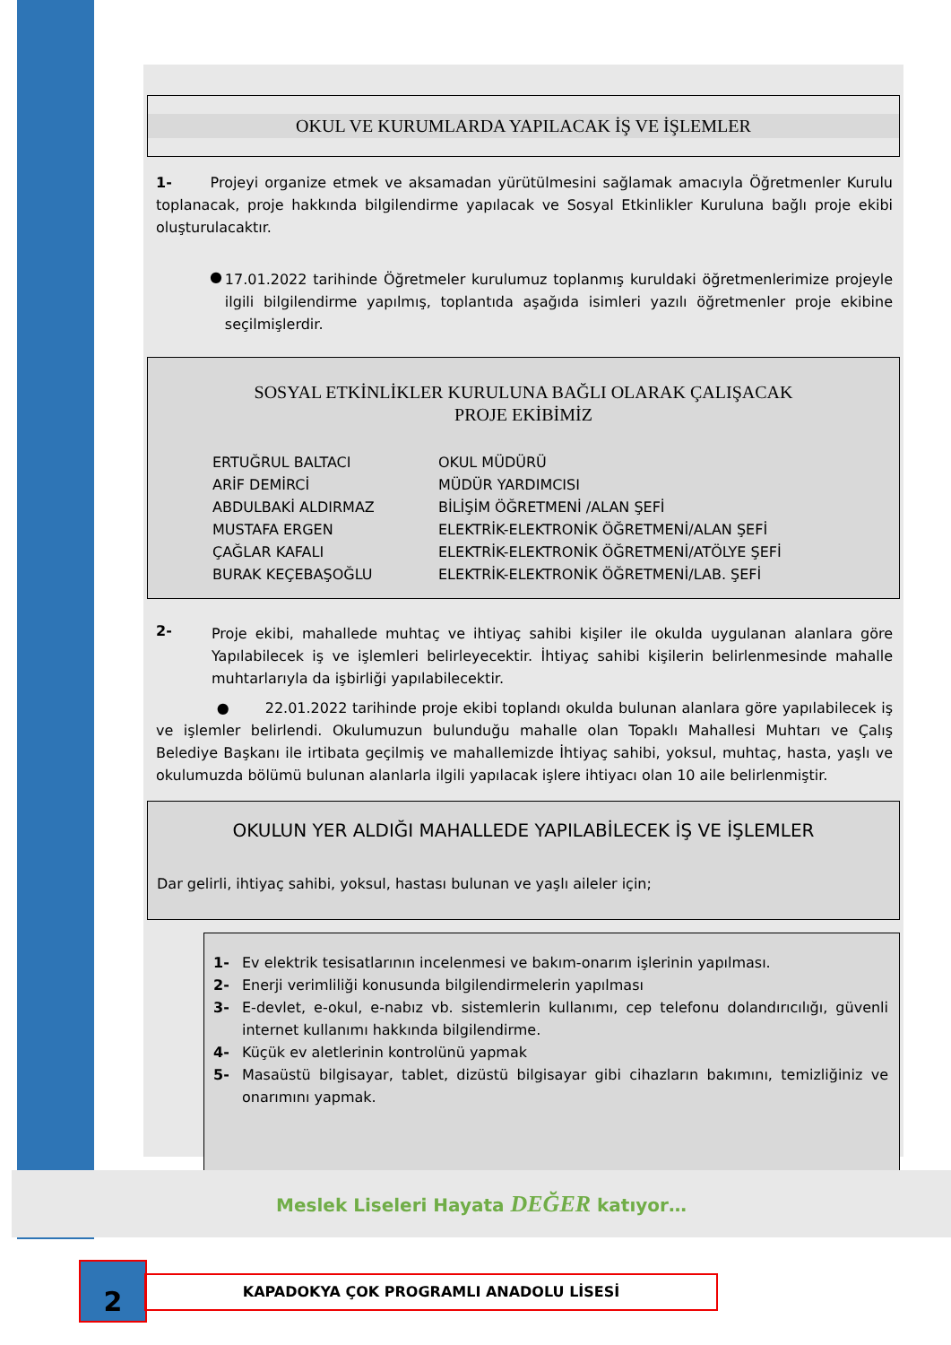OKUL VE KURUMLARDA YAPILACAK İŞ VE İŞLEMLER
1- Projeyi organize etmek ve aksamadan yürütülmesini sağlamak amacıyla Öğretmenler Kurulu toplanacak, proje hakkında bilgilendirme yapılacak ve Sosyal Etkinlikler Kuruluna bağlı proje ekibi oluşturulacaktır.
●
17.01.2022 tarihinde Öğretmeler kurulumuz toplanmış kuruldaki öğretmenlerimize projeyle ilgili bilgilendirme yapılmış, toplantıda aşağıda isimleri yazılı öğretmenler proje ekibine seçilmişlerdir.
SOSYAL ETKİNLİKLER KURULUNA BAĞLI OLARAK ÇALIŞACAK
PROJE EKİBİMİZ
ERTUĞRUL BALTACI OKUL MÜDÜRÜ ARİF DEMİRCİ MÜDÜR YARDIMCISI ABDULBAKİ ALDIRMAZ BİLİŞİM ÖĞRETMENİ /ALAN ŞEFİ MUSTAFA ERGEN ELEKTRİK-ELEKTRONİK ÖĞRETMENİ/ALAN ŞEFİ ÇAĞLAR KAFALI ELEKTRİK-ELEKTRONİK ÖĞRETMENİ/ATÖLYE ŞEFİ BURAK KEÇEBAŞOĞLU ELEKTRİK-ELEKTRONİK ÖĞRETMENİ/LAB. ŞEFİ
2-
Proje ekibi, mahallede muhtaç ve ihtiyaç sahibi kişiler ile okulda uygulanan alanlara göre Yapılabilecek iş ve işlemleri belirleyecektir. İhtiyaç sahibi kişilerin belirlenmesinde mahalle muhtarlarıyla da işbirliği yapılabilecektir.
● 22.01.2022 tarihinde proje ekibi toplandı okulda bulunan alanlara göre yapılabilecek iş ve işlemler belirlendi. Okulumuzun bulunduğu mahalle olan Topaklı Mahallesi Muhtarı ve Çalış Belediye Başkanı ile irtibata geçilmiş ve mahallemizde İhtiyaç sahibi, yoksul, muhtaç, hasta, yaşlı ve okulumuzda bölümü bulunan alanlarla ilgili yapılacak işlere ihtiyacı olan 10 aile belirlenmiştir.
OKULUN YER ALDIĞI MAHALLEDE YAPILABİLECEK İŞ VE İŞLEMLER
Dar gelirli, ihtiyaç sahibi, yoksul, hastası bulunan ve yaşlı aileler için;
1-
Ev elektrik tesisatlarının incelenmesi ve bakım-onarım işlerinin yapılması.
2-
Enerji verimliliği konusunda bilgilendirmelerin yapılması
3-
E-devlet, e-okul, e-nabız vb. sistemlerin kullanımı, cep telefonu dolandırıcılığı, güvenli internet kullanımı hakkında bilgilendirme.
4-
Küçük ev aletlerinin kontrolünü yapmak
5-
Masaüstü bilgisayar, tablet, dizüstü bilgisayar gibi cihazların bakımını, temizliğiniz ve onarımını yapmak.
Meslek Liseleri Hayata DEĞER katıyor…
2 KAPADOKYA ÇOK PROGRAMLI ANADOLU LİSESİ